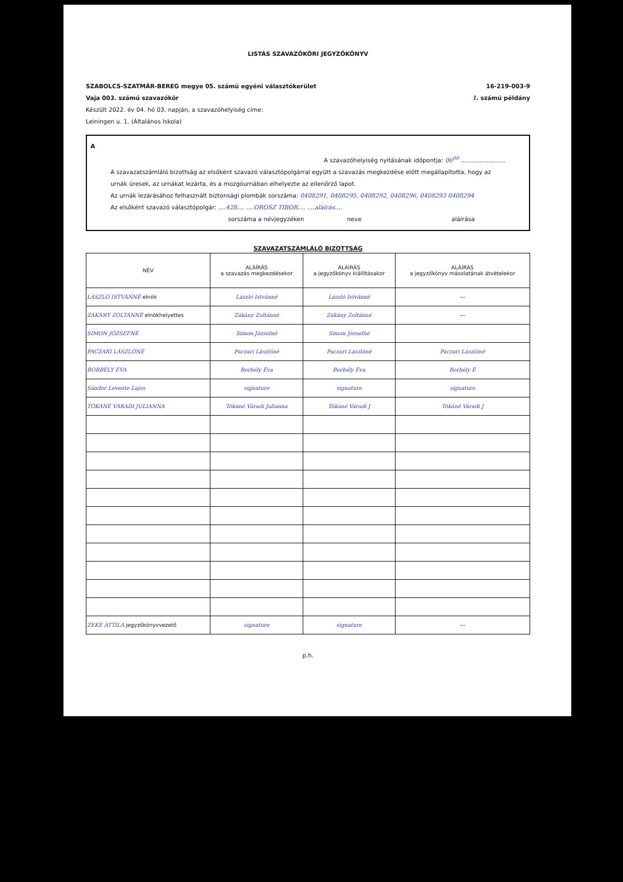LISTÁS SZAVAZÓKÖRI JEGYZŐKÖNYV
SZABOLCS-SZATMÁR-BEREG megye 05. számú egyéni választókerület
Vaja 003. számú szavazókör
16-219-003-9
1. számú példány
Készült 2022. év 04. hó 03. napján, a szavazóhelyiség címe:
Leiningen u. 1. (Általános Iskola)
A
A szavazóhelyiség nyitásának időpontja: 06<sup>00</sup> ........................
A szavazatszámláló bizottság az elsőként szavazó választópolgárral együtt a szavazás megkezdése előtt megállapította, hogy az urnák üresek, az urnákat lezárta, és a mozgóurnában elhelyezte az ellenőrző lapot.
Az urnák lezárásához felhasznált biztonsági plombák sorszáma: 0408291, 0408295, 0408292, 0408296, 0408293 0408294
Az elsőként szavazó választópolgár: ....428.... ....OROSZ TIBOR.... ....aláírás....
sorszáma a névjegyzéken neve aláírása
SZAVAZATSZÁMLÁLÓ BIZOTTSÁG
| NÉV | ALÁÍRÁS a szavazás megkezdésekor | ALÁÍRÁS a jegyzőkönyv kiállításakor | ALÁÍRÁS a jegyzőkönyv másolatának átvételekor |
| --- | --- | --- | --- |
| LÁSZLÓ ISTVÁNNÉ elnök | László Istvánné | László Istvánné | --- |
| ZÁKÁNY ZOLTÁNNÉ elnökhelyettes | Zákány Zoltánné | Zákány Zoltánné | --- |
| SIMON JÓZSEFNÉ | Simon Józsefné | Simon Józsefné | |
| PACZARI LÁSZLÓNÉ | Paczari Lászlóné | Paczari Lászlóné | Paczari Lászlóné |
| BORBÉLY ÉVA | Borbély Éva | Borbély Éva | Borbély É |
| Sándor Levente Lajos | signature | signature | signature |
| TÓKÁNÉ VÁRADI JULIANNA | Tókáné Váradi Julianna | Tókáné Váradi J | Tókáné Váradi J |
| ZEKE ATTILA jegyzőkönyvvezető | signature | signature | --- |
p.h.